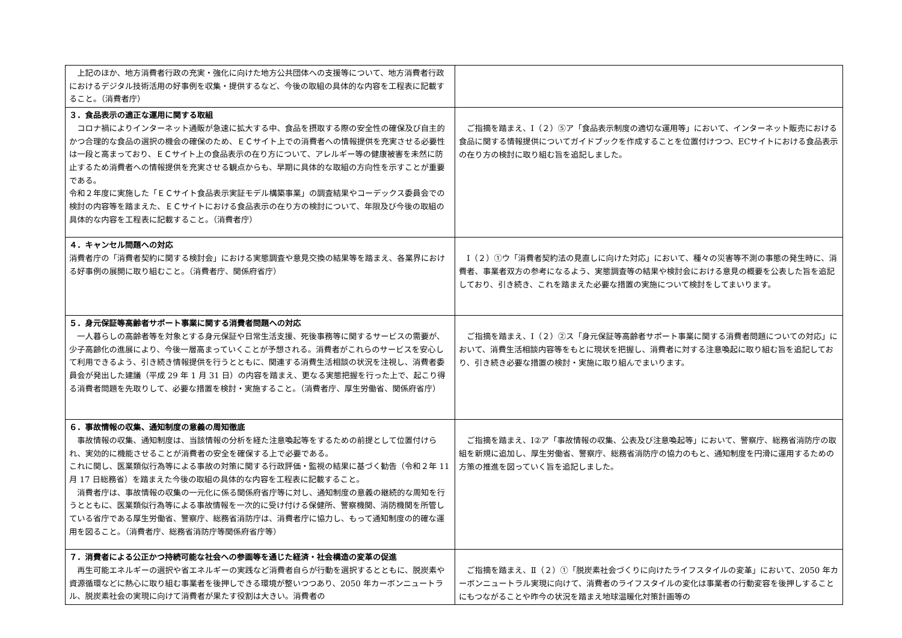| 上記のほか、地方消費者行政の充実・強化に向けた地方公共団体への支援等について、地方消費者行政におけるデジタル技術活用の好事例を収集・提供するなど、今後の取組の具体的な内容を工程表に記載すること。（消費者庁） | |
| ３．食品表示の適正な運用に関する取組 コロナ禍によりインターネット通販が急速に拡大する中、食品を摂取する際の安全性の確保及び自主的かつ合理的な食品の選択の機会の確保のため、ＥＣサイト上での消費者への情報提供を充実させる必要性は一段と高まっており、ＥＣサイト上の食品表示の在り方について、アレルギー等の健康被害を未然に防止するため消費者への情報提供を充実させる観点からも、早期に具体的な取組の方向性を示すことが重要である。 令和２年度に実施した「ＥＣサイト食品表示実証モデル構築事業」の調査結果やコーデックス委員会での検討の内容等を踏まえた、ＥＣサイトにおける食品表示の在り方の検討について、年限及び今後の取組の具体的な内容を工程表に記載すること。（消費者庁） | ご指摘を踏まえ、Ⅰ（２）⑤ア「食品表示制度の適切な運用等」において、インターネット販売における食品に関する情報提供についてガイドブックを作成することを位置付けつつ、ECサイトにおける食品表示の在り方の検討に取り組む旨を追記しました。 |
| ４．キャンセル問題への対応 消費者庁の「消費者契約に関する検討会」における実態調査や意見交換の結果等を踏まえ、各業界における好事例の展開に取り組むこと。（消費者庁、関係府省庁） | Ⅰ（２）①ウ「消費者契約法の見直しに向けた対応」において、種々の災害等不測の事態の発生時に、消費者、事業者双方の参考になるよう、実態調査等の結果や検討会における意見の概要を公表した旨を追記しており、引き続き、これを踏まえた必要な措置の実施について検討をしてまいります。 |
| ５．身元保証等高齢者サポート事業に関する消費者問題への対応 一人暮らしの高齢者等を対象とする身元保証や日常生活支援、死後事務等に関するサービスの需要が、少子高齢化の進展により、今後一層高まっていくことが予想される。消費者がこれらのサービスを安心して利用できるよう、引き続き情報提供を行うとともに、関連する消費生活相談の状況を注視し、消費者委員会が発出した建議（平成 29 年 1 月 31 日）の内容を踏まえ、更なる実態把握を行った上で、起こり得る消費者問題を先取りして、必要な措置を検討・実施すること。（消費者庁、厚生労働省、関係府省庁） | ご指摘を踏まえ、Ⅰ（２）②ス「身元保証等高齢者サポート事業に関する消費者問題についての対応」において、消費生活相談内容等をもとに現状を把握し、消費者に対する注意喚起に取り組む旨を追記しており、引き続き必要な措置の検討・実施に取り組んでまいります。 |
| ６．事故情報の収集、通知制度の意義の周知徹底 事故情報の収集、通知制度は、当該情報の分析を経た注意喚起等をするための前提として位置付けられ、実効的に機能させることが消費者の安全を確保する上で必要である。 これに関し、医業類似行為等による事故の対策に関する行政評価・監視の結果に基づく勧告（令和２年 11 月 17 日総務省）を踏まえた今後の取組の具体的な内容を工程表に記載すること。 消費者庁は、事故情報の収集の一元化に係る関係府省庁等に対し、通知制度の意義の継続的な周知を行うとともに、医業類似行為等による事故情報を一次的に受け付ける保健所、警察機関、消防機関を所管している省庁である厚生労働省、警察庁、総務省消防庁は、消費者庁に協力し、もって通知制度の的確な運用を図ること。（消費者庁、総務省消防庁等関係府省庁等） | ご指摘を踏まえ、Ⅰ②ア「事故情報の収集、公表及び注意喚起等」において、警察庁、総務省消防庁の取組を新規に追加し、厚生労働省、警察庁、総務省消防庁の協力のもと、通知制度を円滑に運用するための方策の推進を図っていく旨を追記しました。 |
| ７．消費者による公正かつ持続可能な社会への参画等を通じた経済・社会構造の変革の促進 再生可能エネルギーの選択や省エネルギーの実践など消費者自らが行動を選択するとともに、脱炭素や資源循環などに熱心に取り組む事業者を後押しできる環境が整いつつあり、2050 年カーボンニュートラル、脱炭素社会の実現に向けて消費者が果たす役割は大きい。消費者の | ご指摘を踏まえ、Ⅱ（２）①「脱炭素社会づくりに向けたライフスタイルの変革」において、2050 年カーボンニュートラル実現に向けて、消費者のライフスタイルの変化は事業者の行動変容を後押しすることにもつながることや昨今の状況を踏まえ地球温暖化対策計画等の |